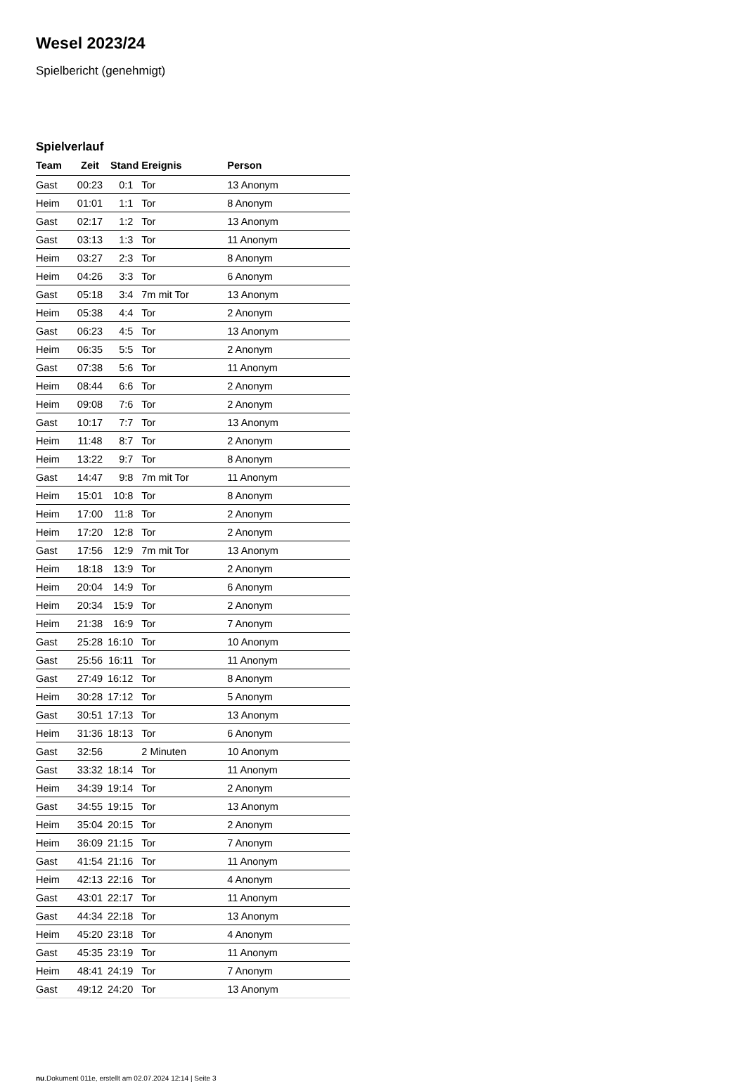Wesel 2023/24
Spielbericht (genehmigt)
Spielverlauf
| Team | Zeit | Stand | Ereignis | Person |
| --- | --- | --- | --- | --- |
| Gast | 00:23 | 0:1 | Tor | 13 Anonym |
| Heim | 01:01 | 1:1 | Tor | 8 Anonym |
| Gast | 02:17 | 1:2 | Tor | 13 Anonym |
| Gast | 03:13 | 1:3 | Tor | 11 Anonym |
| Heim | 03:27 | 2:3 | Tor | 8 Anonym |
| Heim | 04:26 | 3:3 | Tor | 6 Anonym |
| Gast | 05:18 | 3:4 | 7m mit Tor | 13 Anonym |
| Heim | 05:38 | 4:4 | Tor | 2 Anonym |
| Gast | 06:23 | 4:5 | Tor | 13 Anonym |
| Heim | 06:35 | 5:5 | Tor | 2 Anonym |
| Gast | 07:38 | 5:6 | Tor | 11 Anonym |
| Heim | 08:44 | 6:6 | Tor | 2 Anonym |
| Heim | 09:08 | 7:6 | Tor | 2 Anonym |
| Gast | 10:17 | 7:7 | Tor | 13 Anonym |
| Heim | 11:48 | 8:7 | Tor | 2 Anonym |
| Heim | 13:22 | 9:7 | Tor | 8 Anonym |
| Gast | 14:47 | 9:8 | 7m mit Tor | 11 Anonym |
| Heim | 15:01 | 10:8 | Tor | 8 Anonym |
| Heim | 17:00 | 11:8 | Tor | 2 Anonym |
| Heim | 17:20 | 12:8 | Tor | 2 Anonym |
| Gast | 17:56 | 12:9 | 7m mit Tor | 13 Anonym |
| Heim | 18:18 | 13:9 | Tor | 2 Anonym |
| Heim | 20:04 | 14:9 | Tor | 6 Anonym |
| Heim | 20:34 | 15:9 | Tor | 2 Anonym |
| Heim | 21:38 | 16:9 | Tor | 7 Anonym |
| Gast | 25:28 | 16:10 | Tor | 10 Anonym |
| Gast | 25:56 | 16:11 | Tor | 11 Anonym |
| Gast | 27:49 | 16:12 | Tor | 8 Anonym |
| Heim | 30:28 | 17:12 | Tor | 5 Anonym |
| Gast | 30:51 | 17:13 | Tor | 13 Anonym |
| Heim | 31:36 | 18:13 | Tor | 6 Anonym |
| Gast | 32:56 | | 2 Minuten | 10 Anonym |
| Gast | 33:32 | 18:14 | Tor | 11 Anonym |
| Heim | 34:39 | 19:14 | Tor | 2 Anonym |
| Gast | 34:55 | 19:15 | Tor | 13 Anonym |
| Heim | 35:04 | 20:15 | Tor | 2 Anonym |
| Heim | 36:09 | 21:15 | Tor | 7 Anonym |
| Gast | 41:54 | 21:16 | Tor | 11 Anonym |
| Heim | 42:13 | 22:16 | Tor | 4 Anonym |
| Gast | 43:01 | 22:17 | Tor | 11 Anonym |
| Gast | 44:34 | 22:18 | Tor | 13 Anonym |
| Heim | 45:20 | 23:18 | Tor | 4 Anonym |
| Gast | 45:35 | 23:19 | Tor | 11 Anonym |
| Heim | 48:41 | 24:19 | Tor | 7 Anonym |
| Gast | 49:12 | 24:20 | Tor | 13 Anonym |
nu.Dokument 011e, erstellt am 02.07.2024 12:14 | Seite 3